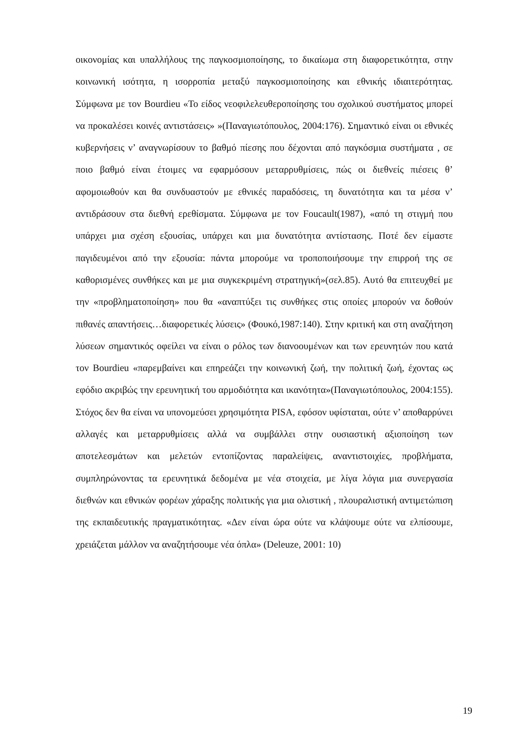οικονομίας και υπαλλήλους της παγκοσμιοποίησης, το δικαίωμα στη διαφορετικότητα, στην κοινωνική ισότητα, η ισορροπία μεταξύ παγκοσμιοποίησης και εθνικής ιδιαιτερότητας. Σύμφωνα με τον Bourdieu «Το είδος νεοφιλελευθεροποίησης του σχολικού συστήματος μπορεί να προκαλέσει κοινές αντιστάσεις» »(Παναγιωτόπουλος, 2004:176). Σημαντικό είναι οι εθνικές κυβερνήσεις ν’ αναγνωρίσουν το βαθμό πίεσης που δέχονται από παγκόσμια συστήματα , σε ποιο βαθμό είναι έτοιμες να εφαρμόσουν μεταρρυθμίσεις, πώς οι διεθνείς πιέσεις θ’ αφομοιωθούν και θα συνδυαστούν με εθνικές παραδόσεις, τη δυνατότητα και τα μέσα ν’ αντιδράσουν στα διεθνή ερεθίσματα. Σύμφωνα με τον Foucault(1987), «από τη στιγμή που υπάρχει μια σχέση εξουσίας, υπάρχει και μια δυνατότητα αντίστασης. Ποτέ δεν είμαστε παγιδευμένοι από την εξουσία: πάντα μπορούμε να τροποποιήσουμε την επιρροή της σε καθορισμένες συνθήκες και με μια συγκεκριμένη στρατηγική»(σελ.85). Αυτό θα επιτευχθεί με την «προβληματοποίηση» που θα «αναπτύξει τις συνθήκες στις οποίες μπορούν να δοθούν πιθανές απαντήσεις…διαφορετικές λύσεις» (Φουκό,1987:140). Στην κριτική και στη αναζήτηση λύσεων σημαντικός οφείλει να είναι ο ρόλος των διανοουμένων και των ερευνητών που κατά τον Bourdieu «παρεμβαίνει και επηρεάζει την κοινωνική ζωή, την πολιτική ζωή, έχοντας ως εφόδιο ακριβώς την ερευνητική του αρμοδιότητα και ικανότητα»(Παναγιωτόπουλος, 2004:155). Στόχος δεν θα είναι να υπονομεύσει χρησιμότητα PISA, εφόσον υφίσταται, ούτε ν’ αποθαρρύνει αλλαγές και μεταρρυθμίσεις αλλά να συμβάλλει στην ουσιαστική αξιοποίηση των αποτελεσμάτων και μελετών εντοπίζοντας παραλείψεις, αναντιστοιχίες, προβλήματα, συμπληρώνοντας τα ερευνητικά δεδομένα με νέα στοιχεία, με λίγα λόγια μια συνεργασία διεθνών και εθνικών φορέων χάραξης πολιτικής για μια ολιστική , πλουραλιστική αντιμετώπιση της εκπαιδευτικής πραγματικότητας. «Δεν είναι ώρα ούτε να κλάψουμε ούτε να ελπίσουμε, χρειάζεται μάλλον να αναζητήσουμε νέα όπλα» (Deleuze, 2001: 10)
19